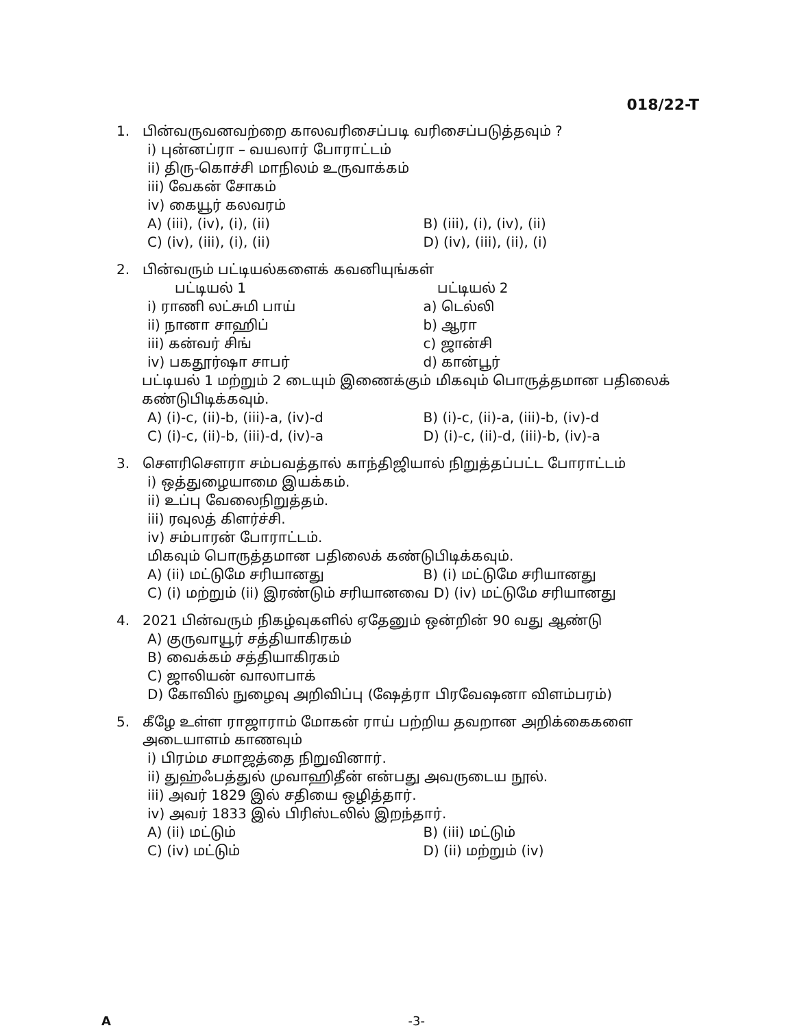018/22-T
1. பின்வருவனவற்றை காலவரிசைப்படி வரிசைப்படுத்தவும் ?
i) புன்னப்ரா – வயலார் போராட்டம்
ii) திரு-கொச்சி மாநிலம் உருவாக்கம்
iii) வேகன் சோகம்
iv) கையூர் கலவரம்
A) (iii), (iv), (i), (ii) B) (iii), (i), (iv), (ii)
C) (iv), (iii), (i), (ii) D) (iv), (iii), (ii), (i)
2. பின்வரும் பட்டியல்களைக் கவனியுங்கள்
பட்டியல் 1 பட்டியல் 2
i) ராணி லட்சுமி பாய் a) டெல்லி
ii) நானா சாஹிப் b) ஆரா
iii) கன்வர் சிங் c) ஜான்சி
iv) பகதூர்ஷா சாபர் d) கான்பூர்
பட்டியல் 1 மற்றும் 2 டையும் இணைக்கும் மிகவும் பொருத்தமான பதிலைக் கண்டுபிடிக்கவும்.
A) (i)-c, (ii)-b, (iii)-a, (iv)-d B) (i)-c, (ii)-a, (iii)-b, (iv)-d
C) (i)-c, (ii)-b, (iii)-d, (iv)-a D) (i)-c, (ii)-d, (iii)-b, (iv)-a
3. சௌரிசௌரா சம்பவத்தால் காந்திஜியால் நிறுத்தப்பட்ட போராட்டம்
i) ஒத்துழையாமை இயக்கம்.
ii) உப்பு வேலைநிறுத்தம்.
iii) ரவுலத் கிளர்ச்சி.
iv) சம்பாரன் போராட்டம்.
மிகவும் பொருத்தமான பதிலைக் கண்டுபிடிக்கவும்.
A) (ii) மட்டுமே சரியானது B) (i) மட்டுமே சரியானது
C) (i) மற்றும் (ii) இரண்டும் சரியானவை D) (iv) மட்டுமே சரியானது
4. 2021 பின்வரும் நிகழ்வுகளில் ஏதேனும் ஒன்றின் 90 வது ஆண்டு
A) குருவாயூர் சத்தியாகிரகம்
B) வைக்கம் சத்தியாகிரகம்
C) ஜாலியன் வாலாபாக்
D) கோவில் நுழைவு அறிவிப்பு (ஷேத்ரா பிரவேஷனா விளம்பரம்)
5. கீழே உள்ள ராஜாராம் மோகன் ராய் பற்றிய தவறான அறிக்கைகளை அடையாளம் காணவும்
i) பிரம்ம சமாஜத்தை நிறுவினார்.
ii) துஹ்ஃபத்துல் முவாஹிதீன் என்பது அவருடைய நூல்.
iii) அவர் 1829 இல் சதியை ஒழித்தார்.
iv) அவர் 1833 இல் பிரிஸ்டலில் இறந்தார்.
A) (ii) மட்டும் B) (iii) மட்டும்
C) (iv) மட்டும் D) (ii) மற்றும் (iv)
A -3-